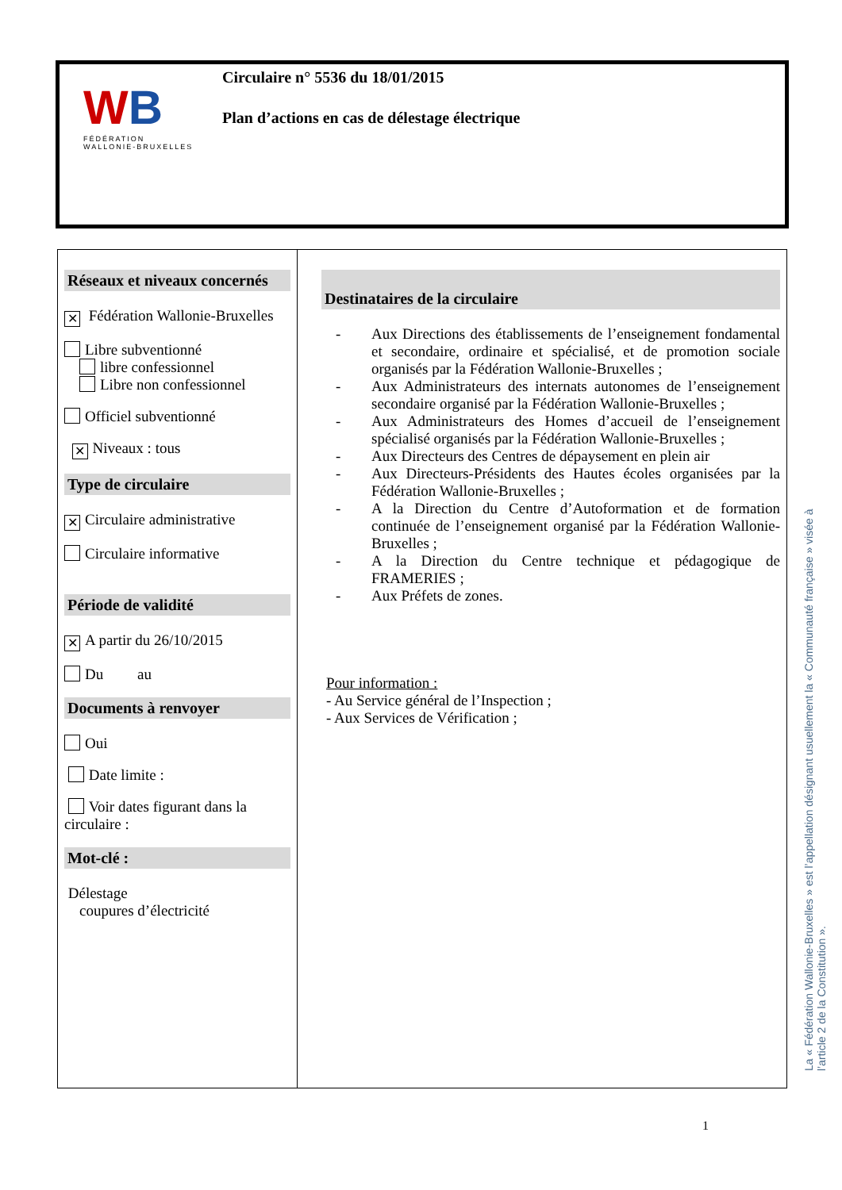WB
FÉDÉRATION
WALLONIE-BRUXELLES
Circulaire n° 5536 du 18/01/2015
Plan d’actions en cas de délestage électrique
| Réseaux et niveaux concernés ✕ Fédération Wallonie-Bruxelles Libre subventionné libre confessionnel Libre non confessionnel Officiel subventionné ✕ Niveaux : tous Type de circulaire ✕ Circulaire administrative Circulaire informative Période de validité ✕ A partir du 26/10/2015 Du au Documents à renvoyer Oui Date limite : Voir dates figurant dans la circulaire : Mot-clé : Délestage coupures d’électricité | Destinataires de la circulaire - Aux Directions des établissements de l’enseignement fondamental et secondaire, ordinaire et spécialisé, et de promotion sociale organisés par la Fédération Wallonie-Bruxelles ; - Aux Administrateurs des internats autonomes de l’enseignement secondaire organisé par la Fédération Wallonie-Bruxelles ; - Aux Administrateurs des Homes d’accueil de l’enseignement spécialisé organisés par la Fédération Wallonie-Bruxelles ; - Aux Directeurs des Centres de dépaysement en plein air - Aux Directeurs-Présidents des Hautes écoles organisées par la Fédération Wallonie-Bruxelles ; - A la Direction du Centre d’Autoformation et de formation continuée de l’enseignement organisé par la Fédération Wallonie-Bruxelles ; - A la Direction du Centre technique et pédagogique de FRAMERIES ; - Aux Préfets de zones. Pour information : - Au Service général de l’Inspection ; - Aux Services de Vérification ; |
La « Fédération Wallonie-Bruxelles » est l’appellation désignant usuellement la « Communauté française » visée à l’article 2 de la Constitution ».
1